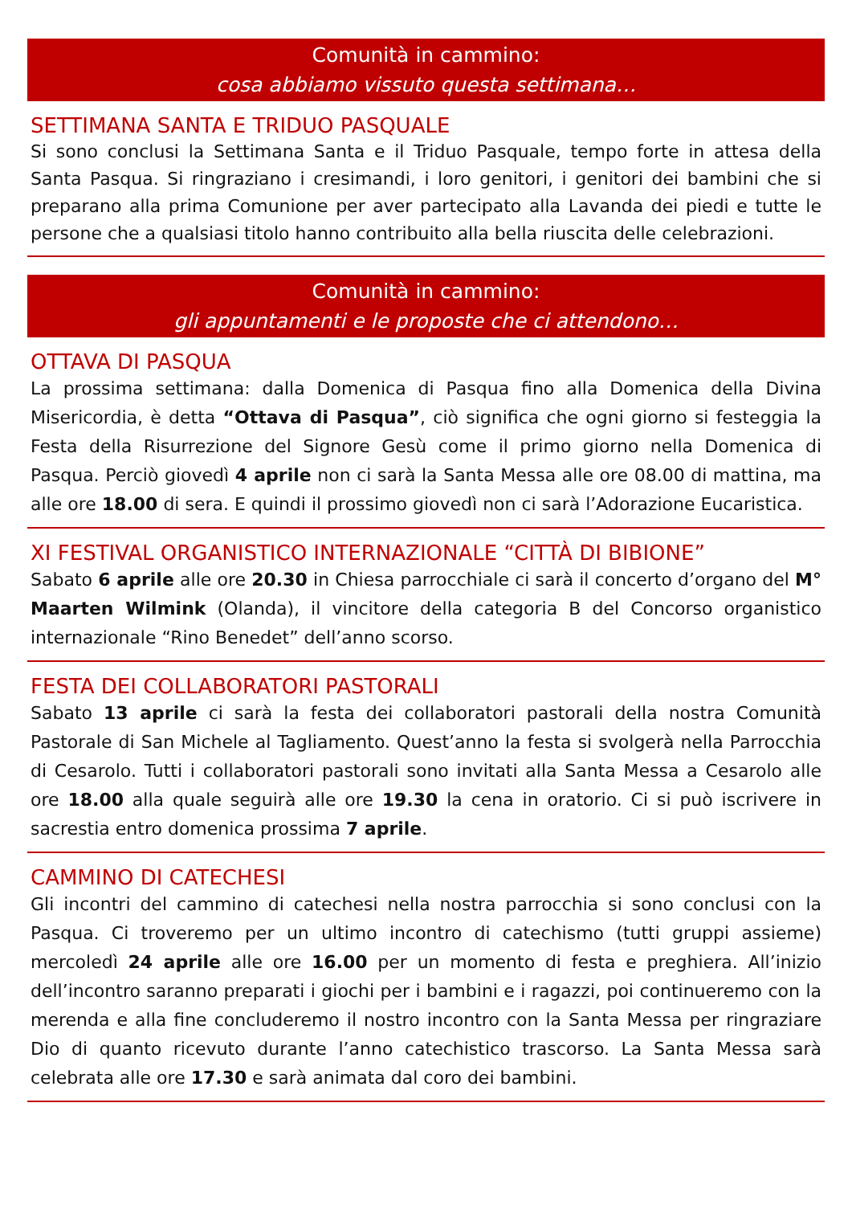Comunità in cammino:
cosa abbiamo vissuto questa settimana…
SETTIMANA SANTA E TRIDUO PASQUALE
Si sono conclusi la Settimana Santa e il Triduo Pasquale, tempo forte in attesa della Santa Pasqua. Si ringraziano i cresimandi, i loro genitori, i genitori dei bambini che si preparano alla prima Comunione per aver partecipato alla Lavanda dei piedi e tutte le persone che a qualsiasi titolo hanno contribuito alla bella riuscita delle celebrazioni.
Comunità in cammino:
gli appuntamenti e le proposte che ci attendono…
OTTAVA DI PASQUA
La prossima settimana: dalla Domenica di Pasqua fino alla Domenica della Divina Misericordia, è detta “Ottava di Pasqua”, ciò significa che ogni giorno si festeggia la Festa della Risurrezione del Signore Gesù come il primo giorno nella Domenica di Pasqua. Perciò giovedì 4 aprile non ci sarà la Santa Messa alle ore 08.00 di mattina, ma alle ore 18.00 di sera. E quindi il prossimo giovedì non ci sarà l’Adorazione Eucaristica.
XI FESTIVAL ORGANISTICO INTERNAZIONALE “CITTÀ DI BIBIONE”
Sabato 6 aprile alle ore 20.30 in Chiesa parrocchiale ci sarà il concerto d’organo del M° Maarten Wilmink (Olanda), il vincitore della categoria B del Concorso organistico internazionale “Rino Benedet” dell’anno scorso.
FESTA DEI COLLABORATORI PASTORALI
Sabato 13 aprile ci sarà la festa dei collaboratori pastorali della nostra Comunità Pastorale di San Michele al Tagliamento. Quest’anno la festa si svolgerà nella Parrocchia di Cesarolo. Tutti i collaboratori pastorali sono invitati alla Santa Messa a Cesarolo alle ore 18.00 alla quale seguirà alle ore 19.30 la cena in oratorio. Ci si può iscrivere in sacrestia entro domenica prossima 7 aprile.
CAMMINO DI CATECHESI
Gli incontri del cammino di catechesi nella nostra parrocchia si sono conclusi con la Pasqua. Ci troveremo per un ultimo incontro di catechismo (tutti gruppi assieme) mercoledì 24 aprile alle ore 16.00 per un momento di festa e preghiera. All’inizio dell’incontro saranno preparati i giochi per i bambini e i ragazzi, poi continueremo con la merenda e alla fine concluderemo il nostro incontro con la Santa Messa per ringraziare Dio di quanto ricevuto durante l’anno catechistico trascorso. La Santa Messa sarà celebrata alle ore 17.30 e sarà animata dal coro dei bambini.